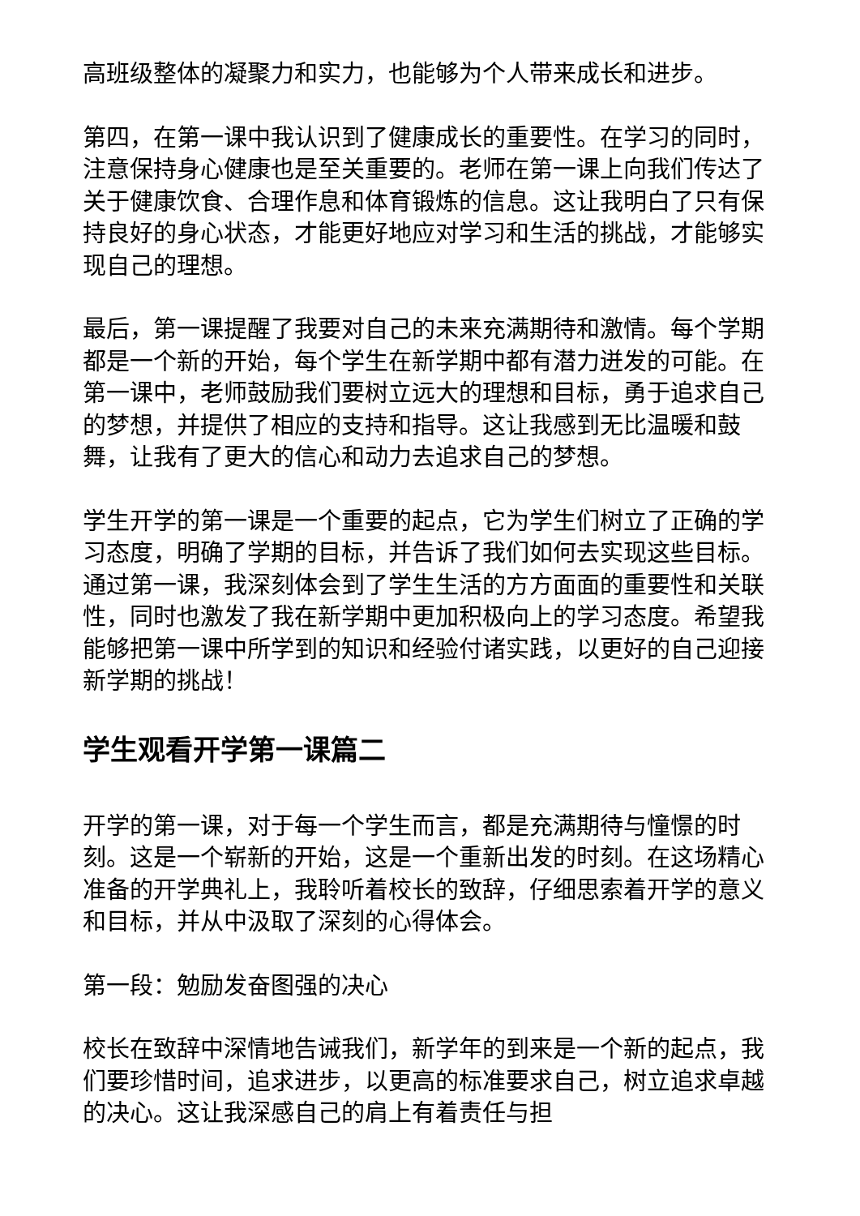高班级整体的凝聚力和实力，也能够为个人带来成长和进步。
第四，在第一课中我认识到了健康成长的重要性。在学习的同时，注意保持身心健康也是至关重要的。老师在第一课上向我们传达了关于健康饮食、合理作息和体育锻炼的信息。这让我明白了只有保持良好的身心状态，才能更好地应对学习和生活的挑战，才能够实现自己的理想。
最后，第一课提醒了我要对自己的未来充满期待和激情。每个学期都是一个新的开始，每个学生在新学期中都有潜力迸发的可能。在第一课中，老师鼓励我们要树立远大的理想和目标，勇于追求自己的梦想，并提供了相应的支持和指导。这让我感到无比温暖和鼓舞，让我有了更大的信心和动力去追求自己的梦想。
学生开学的第一课是一个重要的起点，它为学生们树立了正确的学习态度，明确了学期的目标，并告诉了我们如何去实现这些目标。通过第一课，我深刻体会到了学生生活的方方面面的重要性和关联性，同时也激发了我在新学期中更加积极向上的学习态度。希望我能够把第一课中所学到的知识和经验付诸实践，以更好的自己迎接新学期的挑战！
学生观看开学第一课篇二
开学的第一课，对于每一个学生而言，都是充满期待与憧憬的时刻。这是一个崭新的开始，这是一个重新出发的时刻。在这场精心准备的开学典礼上，我聆听着校长的致辞，仔细思索着开学的意义和目标，并从中汲取了深刻的心得体会。
第一段：勉励发奋图强的决心
校长在致辞中深情地告诫我们，新学年的到来是一个新的起点，我们要珍惜时间，追求进步，以更高的标准要求自己，树立追求卓越的决心。这让我深感自己的肩上有着责任与担